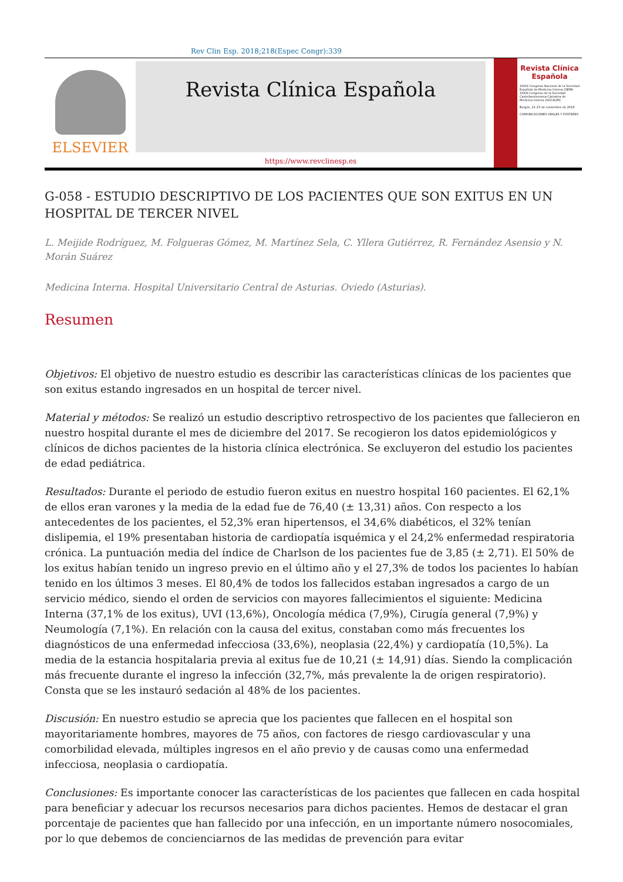Rev Clin Esp. 2018;218(Espec Congr):339
ELSEVIER
Revista Clínica Española
https://www.revclinesp.es
Revista Clínica Española
XXXIX Congreso Nacional de la Sociedad Española de Medicina Interna (SEMI)
XXXIII Congreso de la Sociedad Castellanoleonesa-Cántabra de Medicina Interna (SOCALMI)
Burgos, 21-23 de noviembre de 2018
COMUNICACIONES ORALES Y PÓSTERES
G-058 - ESTUDIO DESCRIPTIVO DE LOS PACIENTES QUE SON EXITUS EN UN HOSPITAL DE TERCER NIVEL
L. Meijide Rodríguez, M. Folgueras Gómez, M. Martínez Sela, C. Yllera Gutiérrez, R. Fernández Asensio y N. Morán Suárez
Medicina Interna. Hospital Universitario Central de Asturias. Oviedo (Asturias).
Resumen
Objetivos: El objetivo de nuestro estudio es describir las características clínicas de los pacientes que son exitus estando ingresados en un hospital de tercer nivel.
Material y métodos: Se realizó un estudio descriptivo retrospectivo de los pacientes que fallecieron en nuestro hospital durante el mes de diciembre del 2017. Se recogieron los datos epidemiológicos y clínicos de dichos pacientes de la historia clínica electrónica. Se excluyeron del estudio los pacientes de edad pediátrica.
Resultados: Durante el periodo de estudio fueron exitus en nuestro hospital 160 pacientes. El 62,1% de ellos eran varones y la media de la edad fue de 76,40 (± 13,31) años. Con respecto a los antecedentes de los pacientes, el 52,3% eran hipertensos, el 34,6% diabéticos, el 32% tenían dislipemia, el 19% presentaban historia de cardiopatía isquémica y el 24,2% enfermedad respiratoria crónica. La puntuación media del índice de Charlson de los pacientes fue de 3,85 (± 2,71). El 50% de los exitus habían tenido un ingreso previo en el último año y el 27,3% de todos los pacientes lo habían tenido en los últimos 3 meses. El 80,4% de todos los fallecidos estaban ingresados a cargo de un servicio médico, siendo el orden de servicios con mayores fallecimientos el siguiente: Medicina Interna (37,1% de los exitus), UVI (13,6%), Oncología médica (7,9%), Cirugía general (7,9%) y Neumología (7,1%). En relación con la causa del exitus, constaban como más frecuentes los diagnósticos de una enfermedad infecciosa (33,6%), neoplasia (22,4%) y cardiopatía (10,5%). La media de la estancia hospitalaria previa al exitus fue de 10,21 (± 14,91) días. Siendo la complicación más frecuente durante el ingreso la infección (32,7%, más prevalente la de origen respiratorio). Consta que se les instauró sedación al 48% de los pacientes.
Discusión: En nuestro estudio se aprecia que los pacientes que fallecen en el hospital son mayoritariamente hombres, mayores de 75 años, con factores de riesgo cardiovascular y una comorbilidad elevada, múltiples ingresos en el año previo y de causas como una enfermedad infecciosa, neoplasia o cardiopatía.
Conclusiones: Es importante conocer las características de los pacientes que fallecen en cada hospital para beneficiar y adecuar los recursos necesarios para dichos pacientes. Hemos de destacar el gran porcentaje de pacientes que han fallecido por una infección, en un importante número nosocomiales, por lo que debemos de concienciarnos de las medidas de prevención para evitar